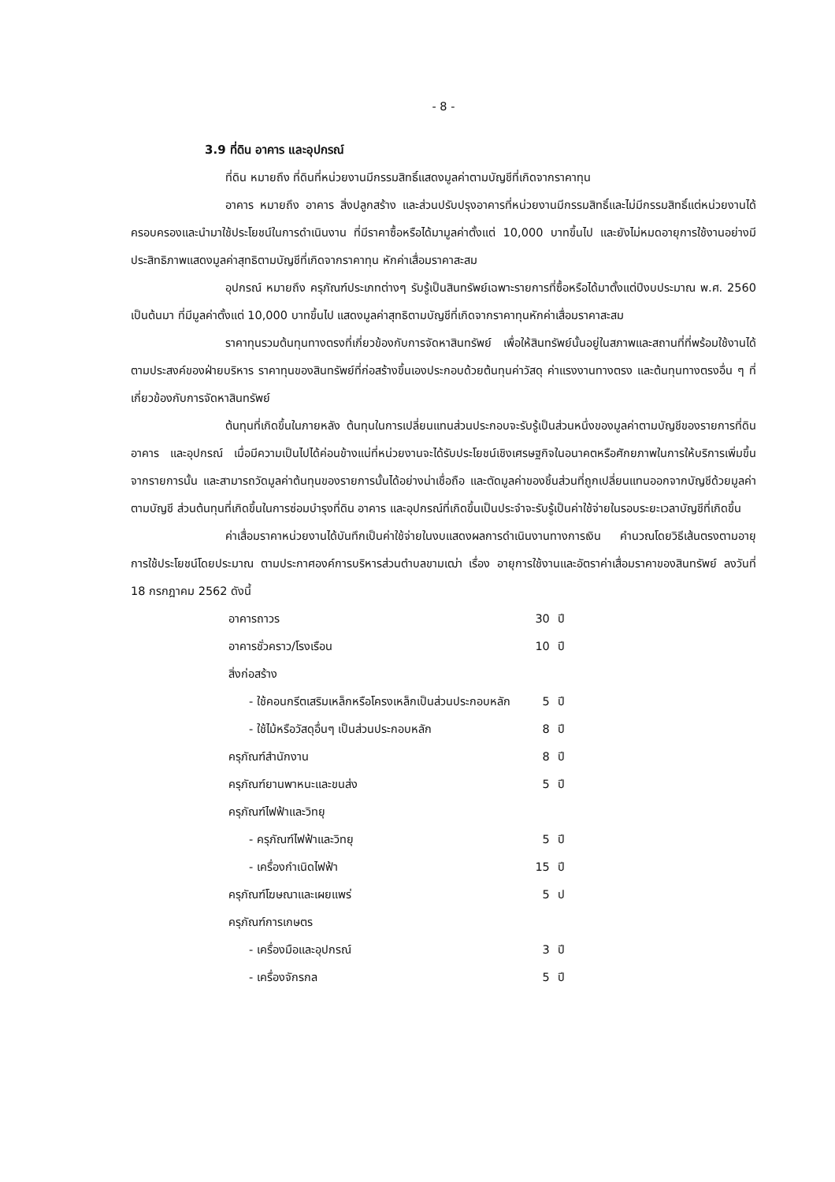- 8 -
3.9 ที่ดิน อาคาร และอุปกรณ์
ที่ดิน หมายถึง ที่ดินที่หน่วยงานมีกรรมสิทธิ์แสดงมูลค่าตามบัญชีที่เกิดจากราคาทุน
อาคาร หมายถึง อาคาร สิ่งปลูกสร้าง และส่วนปรับปรุงอาคารที่หน่วยงานมีกรรมสิทธิ์และไม่มีกรรมสิทธิ์แต่หน่วยงานได้ครอบครองและนำมาใช้ประโยชน์ในการดำเนินงาน ที่มีราคาซื้อหรือได้มามูลค่าตั้งแต่ 10,000 บาทขึ้นไป และยังไม่หมดอายุการใช้งานอย่างมีประสิทธิภาพแสดงมูลค่าสุทธิตามบัญชีที่เกิดจากราคาทุน หักค่าเสื่อมราคาสะสม
อุปกรณ์ หมายถึง ครุภัณฑ์ประเภทต่างๆ รับรู้เป็นสินทรัพย์เฉพาะรายการที่ซื้อหรือได้มาตั้งแต่ปีงบประมาณ พ.ศ. 2560 เป็นต้นมา ที่มีมูลค่าตั้งแต่ 10,000 บาทขึ้นไป แสดงมูลค่าสุทธิตามบัญชีที่เกิดจากราคาทุนหักค่าเสื่อมราคาสะสม
ราคาทุนรวมต้นทุนทางตรงที่เกี่ยวข้องกับการจัดหาสินทรัพย์ เพื่อให้สินทรัพย์นั้นอยู่ในสภาพและสถานที่ที่พร้อมใช้งานได้ตามประสงค์ของฝ่ายบริหาร ราคาทุนของสินทรัพย์ที่ก่อสร้างขึ้นเองประกอบด้วยต้นทุนค่าวัสดุ ค่าแรงงานทางตรง และต้นทุนทางตรงอื่น ๆ ที่เกี่ยวข้องกับการจัดหาสินทรัพย์
ต้นทุนที่เกิดขึ้นในภายหลัง ต้นทุนในการเปลี่ยนแทนส่วนประกอบจะรับรู้เป็นส่วนหนึ่งของมูลค่าตามบัญชีของรายการที่ดิน อาคาร และอุปกรณ์ เมื่อมีความเป็นไปได้ค่อนข้างแน่ที่หน่วยงานจะได้รับประโยชน์เชิงเศรษฐกิจในอนาคตหรือศักยภาพในการให้บริการเพิ่มขึ้นจากรายการนั้น และสามารถวัดมูลค่าต้นทุนของรายการนั้นได้อย่างน่าเชื่อถือ และตัดมูลค่าของชิ้นส่วนที่ถูกเปลี่ยนแทนออกจากบัญชีด้วยมูลค่าตามบัญชี ส่วนต้นทุนที่เกิดขึ้นในการซ่อมบำรุงที่ดิน อาคาร และอุปกรณ์ที่เกิดขึ้นเป็นประจำจะรับรู้เป็นค่าใช้จ่ายในรอบระยะเวลาบัญชีที่เกิดขึ้น
ค่าเสื่อมราคาหน่วยงานได้บันทึกเป็นค่าใช้จ่ายในงบแสดงผลการดำเนินงานทางการเงิน คำนวณโดยวิธีเส้นตรงตามอายุการใช้ประโยชน์โดยประมาณ ตามประกาศองค์การบริหารส่วนตำบลขามเฒ่า เรื่อง อายุการใช้งานและอัตราค่าเสื่อมราคาของสินทรัพย์ ลงวันที่ 18 กรกฎาคม 2562 ดังนี้
| อาคารถาวร | 30 | ปี |
| อาคารชั่วคราว/โรงเรือน | 10 | ปี |
| สิ่งก่อสร้าง | | |
| - ใช้คอนกรีตเสริมเหล็กหรือโครงเหล็กเป็นส่วนประกอบหลัก | 5 | ปี |
| - ใช้ไม้หรือวัสดุอื่นๆ เป็นส่วนประกอบหลัก | 8 | ปี |
| ครุภัณฑ์สำนักงาน | 8 | ปี |
| ครุภัณฑ์ยานพาหนะและขนส่ง | 5 | ปี |
| ครุภัณฑ์ไฟฟ้าและวิทยุ | | |
| - ครุภัณฑ์ไฟฟ้าและวิทยุ | 5 | ปี |
| - เครื่องกำเนิดไฟฟ้า | 15 | ปี |
| ครุภัณฑ์โฆษณาและเผยแพร่ | 5 | ป |
| ครุภัณฑ์การเกษตร | | |
| - เครื่องมือและอุปกรณ์ | 3 | ปี |
| - เครื่องจักรกล | 5 | ปี |